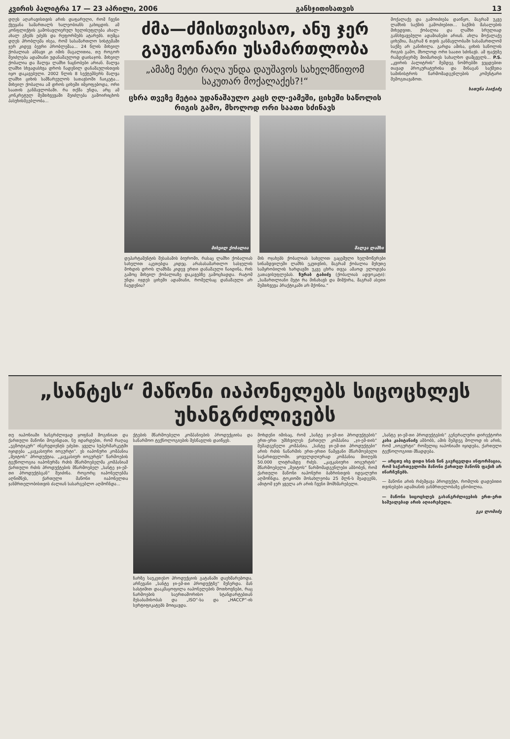კვირის პალიტრა 17 — 23 აპრილი, 2006 განსჯითისათვის 13
დღეს აღარავისთვის არის დაფარული, რომ ჩვენი ქვეყანა სამართალს ხალეობიანს გახიცდის. ამ კონფლიქტის გამოსავლიერულ ხელისუფლება ახალ-ახალ გზებს ეძებს და რეფორმებს ატარებს. თუმცა დღეს პრობლემა ისეა, რომ სასამართლო სისტემაში ჯერ კიდევ ბევრი პრობლემაა... 24 წლის მიხეილ ქობალიას ამბავი კი იმის მაგალითია, თუ როგორ შეიძლება ადამიანი უდანაშაულოდ დაისაჯოს. მიხეილ ქობალია და შალვა ლაშხი ნაცნობები არიან. შალვა ლაშხი სხვადასხვა დროს ჩადენილ დანაშაულისთვის იყო დაკავებული. 2002 წლის 8 სექტემბერს შალვა ლაშხი ციხის სამზარეულოს სათავსოში ჩაიკეტა... მიხეილ ქობალია ამ დროს ციხეში იმყოფებოდა, ორი საათის განმავლობაში. რა თქმა უნდა, არც ამ კონკრეტულ შემთხვევაში შეიძლება გამოირიცხოს პასუხისმგებლობა...
ძმა—ძმისთვისაო, ანუ ჯერ გაუგონარი უსამართლობა
„ამაზე მეტი რაღა უნდა დაუშავოს სახელმწიფომ საკუთარ მოქალაქეს?!“
ცხრა თვეზე მეტია უდანაშაულო კაცს ღლ-ეამეში, ციხეში საწოლის რიგის გამო, მხოლოდ ორი საათი სძინავს
მიხეილ ქობალია შალვა ლაშხი
დეპარტამენტის შესაბამის ბიურომი, რასაც ლაშხი ქობალიას სახელით აკეთებდა კიდეც. არასასამართლო სასჯელის მოხდის დროს ლაშხმა კიდევ ერთი დანაშაული ჩაიდინა, რის გამოც მიხეილ ქობალიაზე დაკავებზე გამოცხადდა. რატომ უნდა იჯდეს ციხეში ადამიანი, რომელსაც დანაშაული არ ჩაუდენია?
მის ოჯახებს ქობალიას სახელით გაცემული ხელმოწერები სინამდვილეში ლაშხს ეკუთვნის, მაგრამ ქობალია მეხუთე სამყრობილის ხარდავში უკვე ცხრა თვეა ამაოდ ელოდება გათავისუფლებას. ზურაბ ტაბიძე (ქობალიას ადვოკატი): „სამართლიანი მეტი რა მინახავს და მიმჭირა, მაგრამ ასეთი შემთხვევა პრაქტიკაში არ მქონია.“
მოქალაქე და გამოიძიება დაიწყო, მაგრამ უკვე ლაშხის საქმის გამოძიებით... საქმის მასალების მიხედვით, ქობალია და ლაშხი სრულიად განსხვავებული ადამიანები არიან. ახლა მოქალაქე ციხეშია, მაგრამ 6 თვის განმავლობაში სასამართლომ საქმე არ განიხილა. გარდა ამისა, ციხის საწოლის რიგის გამო, მხოლოდ ორი საათი სძინავს. ამ ფაქტზე რამდენჯერმე მიიმართეს სახალხო დამცველს... P.S. „კვირის პალიტრის“ შემდეგ ნომრებში ვეცდებით თავად პროკურატურისა და შინაგან საქმეთა სამინისტროს წარმომადგენლების კომენტარი შემოგთავაზოთ.
ხათუნა პაიჭაძე
„სანტეს“ მაწონი იაპონელებს სიცოცხლეს უხანგრძლივებს
თუ იაპონიაში ხანგრძლივად ყოფნამ მოგინიათ და ქართული მაწონი მოგინდათ, ნუ იდარდებთ, რომ რაღაც „ეგზოტიკურ“ ინგრედიენტს ეძებთ. ყველა სუპერმარკეტში იყიდება „კავკასიური იოგურტი“. ეს იაპონური კომპანია „მეიტოს“ პროდუქტია. „კავკასიურ იოგურტს“ წარმოების ტექნოლოგია იაპონურმა რძის მწარმოებელმა კომპანიამ ქართული რძის პროდუქტების მწარმოებელ „სანტე ჯი-ემ-თი პროდუქტსგან“ შეიძინა. როგორც იაპონელებმა აღნიშნეს, ქართული მაწონი იაპონელთა ჯანმრთელობისთვის ძალიან სასარგებლო აღმოჩნდა...
ქტების მწარმოებელი კომპანიების პროდუქციისა და საწარმოო ტექნოლოგიების შესწავლის დაიწყეს.
ზარზე საუკეთესო პროდუქციის გატანაში დაეხმარებოდა. არჩევანი „სანტე ჯი-ემ-თი პროდუქტზე“ შეჩერდა. მან სასტიმით დააკმაყოფილა იაპონელების მოთხოვნები, რაც ნარმოების საერთაშორისო სტანდარტებთან შესაბამისობას და „ISO“-სა და „HACCP“-ის სერტიფიკატებს მოიცავდა.
მოხდენი იმისაც, რომ „სანტე ჯი-ემ-თი პროდუქტების“ ერთ-ერთ უმსხვილეს ქართულ კომპანია „ჯი-ემ-თის“ შემადგენელი კომპანია. „სანტე ჯი-ემ-თი პროდუქტები“ არის რძის ნაწარმის ერთ-ერთი წამყვანი მწარმოებელი საქართველოში. ყოველდღიურად კომპანია მიიღებს 50.000 ლიტრამდე რძეს. „კავკასიური იოგურტის“ მწარმოებელი „მეიტოს“ წარმომადგენლები ამბობენ, რომ ქართული მაწონი იაპონური ბაზრისთვის იდეალური აღმოჩნდა. ტოკიოში მოსახლეობა 25 მლნ-ს შეადგენს, ამიტომ ჯერ ყველა არ არის ჩვენი მომხმარებელი.
„სანტე ჯი-ემ-თი პროდუქტების“ გენერალური დირექტორი კახა კაპიტანაძე ამბობს, ამის შემდეგ მოლოდ ის არის, რომ „იოგურტი“ რომელიც იაპონიაში იყიდება, ქართული ტექნოლოგიით მზადდება.
— არცთუ ისე დიდი ხნის წინ გავრცელდა ინფორმაცია, რომ საქართველოში მაწონი ქართულ მაწონს ფაქიზ არ ინარჩუნებს.
— მაწონი არის რძემჟავა პროდუქტი, რომლის დადებითი თვისებები ადამიანის ჯანმრთელობაზე ცნობილია.
— მაწონი სიცოცხლეს გახანგრძლივების ერთ-ერთ საშუალებად არის აღიარებული.
ეკა ლომიძე